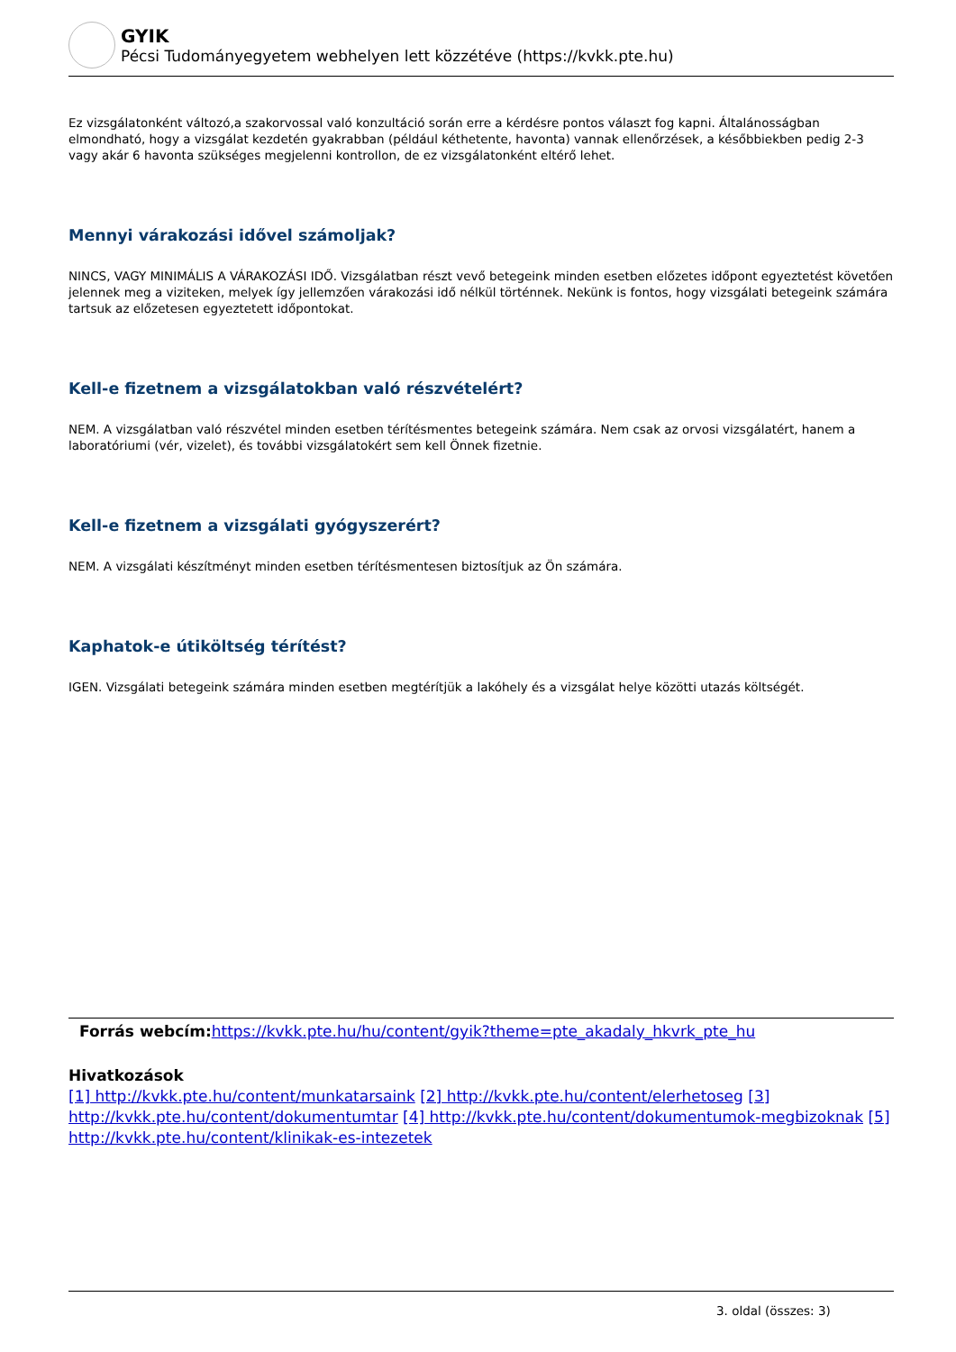GYIK
Pécsi Tudományegyetem webhelyen lett közzétéve (https://kvkk.pte.hu)
Ez vizsgálatonként változó,a szakorvossal való konzultáció során erre a kérdésre pontos választ fog kapni. Általánosságban elmondható, hogy a vizsgálat kezdetén gyakrabban (például kéthetente, havonta) vannak ellenőrzések, a későbbiekben pedig 2-3 vagy akár 6 havonta szükséges megjelenni kontrollon, de ez vizsgálatonként eltérő lehet.
Mennyi várakozási idővel számoljak?
NINCS, VAGY MINIMÁLIS A VÁRAKOZÁSI IDŐ. Vizsgálatban részt vevő betegeink minden esetben előzetes időpont egyeztetést követően jelennek meg a viziteken, melyek így jellemzően várakozási idő nélkül történnek. Nekünk is fontos, hogy vizsgálati betegeink számára tartsuk az előzetesen egyeztetett időpontokat.
Kell-e fizetnem a vizsgálatokban való részvételért?
NEM. A vizsgálatban való részvétel minden esetben térítésmentes betegeink számára. Nem csak az orvosi vizsgálatért, hanem a laboratóriumi (vér, vizelet), és további vizsgálatokért sem kell Önnek fizetnie.
Kell-e fizetnem a vizsgálati gyógyszerért?
NEM. A vizsgálati készítményt minden esetben térítésmentesen biztosítjuk az Ön számára.
Kaphatok-e útiköltség térítést?
IGEN. Vizsgálati betegeink számára minden esetben megtérítjük a lakóhely és a vizsgálat helye közötti utazás költségét.
Forrás webcím: https://kvkk.pte.hu/hu/content/gyik?theme=pte_akadaly_hkvrk_pte_hu
Hivatkozások
[1] http://kvkk.pte.hu/content/munkatarsaink [2] http://kvkk.pte.hu/content/elerhetoseg [3] http://kvkk.pte.hu/content/dokumentumtar [4] http://kvkk.pte.hu/content/dokumentumok-megbizoknak [5] http://kvkk.pte.hu/content/klinikak-es-intezetek
3. oldal (összes: 3)